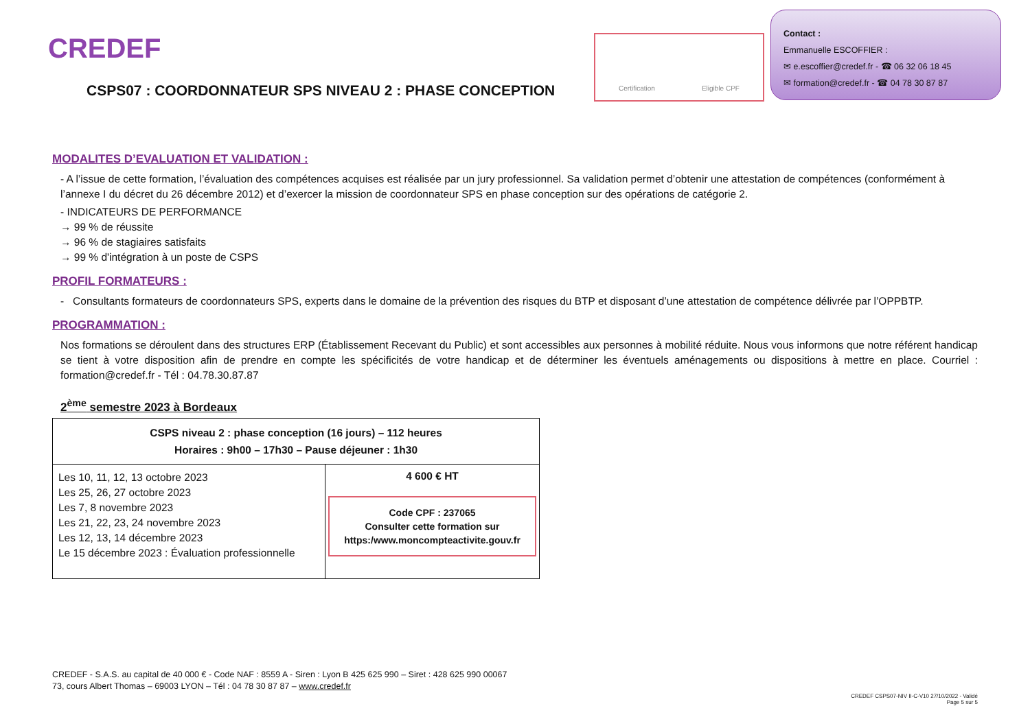CREDEF
Certification Eligible CPF
Contact :
Emmanuelle ESCOFFIER :
✉ e.escoffier@credef.fr - ☎ 06 32 06 18 45
✉ formation@credef.fr - ☎ 04 78 30 87 87
CSPS07 : COORDONNATEUR SPS NIVEAU 2 : PHASE CONCEPTION
MODALITES D’EVALUATION ET VALIDATION :
- A l’issue de cette formation, l’évaluation des compétences acquises est réalisée par un jury professionnel. Sa validation permet d’obtenir une attestation de compétences (conformément à l’annexe I du décret du 26 décembre 2012) et d’exercer la mission de coordonnateur SPS en phase conception sur des opérations de catégorie 2.
- INDICATEURS DE PERFORMANCE
→ 99 % de réussite
→ 96 % de stagiaires satisfaits
→ 99 % d'intégration à un poste de CSPS
PROFIL FORMATEURS :
- Consultants formateurs de coordonnateurs SPS, experts dans le domaine de la prévention des risques du BTP et disposant d’une attestation de compétence délivrée par l’OPPBTP.
PROGRAMMATION :
Nos formations se déroulent dans des structures ERP (Établissement Recevant du Public) et sont accessibles aux personnes à mobilité réduite. Nous vous informons que notre référent handicap se tient à votre disposition afin de prendre en compte les spécificités de votre handicap et de déterminer les éventuels aménagements ou dispositions à mettre en place. Courriel : formation@credef.fr - Tél : 04.78.30.87.87
2<sup>ème</sup> semestre 2023 à Bordeaux
| CSPS niveau 2 : phase conception (16 jours) – 112 heures Horaires : 9h00 – 17h30 – Pause déjeuner : 1h30 | |
| Les 10, 11, 12, 13 octobre 2023 Les 25, 26, 27 octobre 2023 Les 7, 8 novembre 2023 Les 21, 22, 23, 24 novembre 2023 Les 12, 13, 14 décembre 2023 Le 15 décembre 2023 : Évaluation professionnelle | 4 600 € HT Code CPF : 237065 Consulter cette formation sur https:/www.moncompteactivite.gouv.fr |
CREDEF - S.A.S. au capital de 40 000 € - Code NAF : 8559 A - Siren : Lyon B 425 625 990 – Siret : 428 625 990 00067
73, cours Albert Thomas – 69003 LYON – Tél : 04 78 30 87 87 – www.credef.fr
CREDEF CSPS07-NIV II-C-V10 27/10/2022 - Validé
Page 5 sur 5